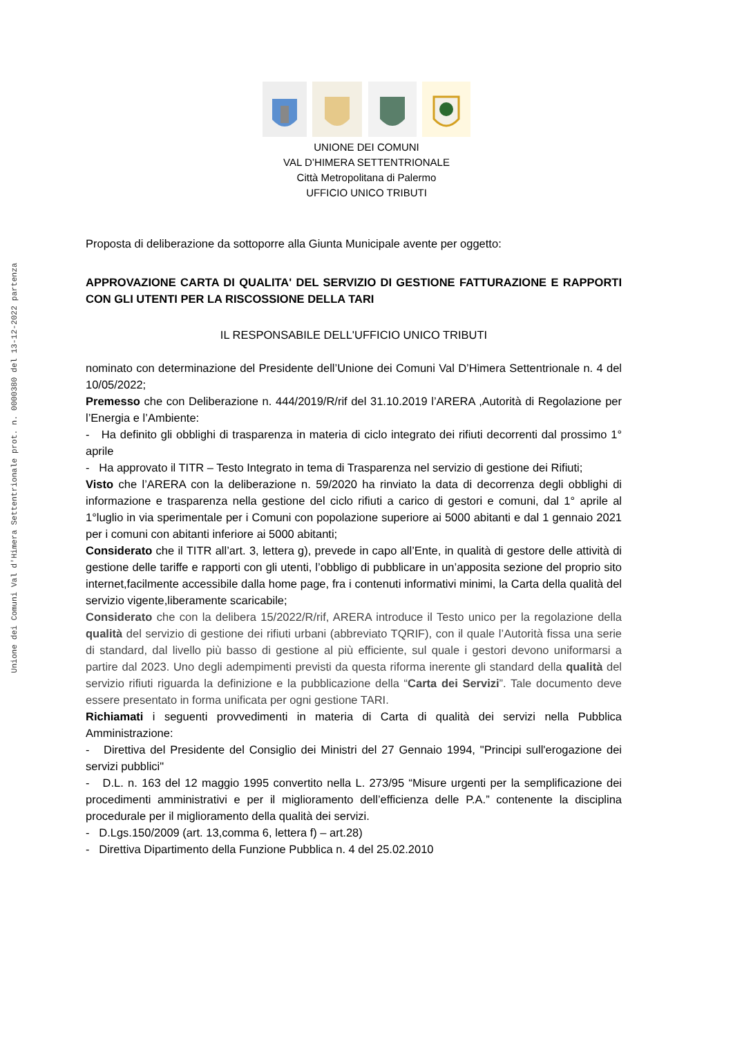Unione dei Comuni Val d'Himera Settentrionale prot. n. 0000380 del 13-12-2022 partenza
UNIONE DEI COMUNI
VAL D’HIMERA SETTENTRIONALE
Città Metropolitana di Palermo
UFFICIO UNICO TRIBUTI
Proposta di deliberazione da sottoporre alla Giunta Municipale avente per oggetto:
APPROVAZIONE CARTA DI QUALITA' DEL SERVIZIO DI GESTIONE FATTURAZIONE E RAPPORTI CON GLI UTENTI PER LA RISCOSSIONE DELLA TARI
IL RESPONSABILE DELL'UFFICIO UNICO TRIBUTI
nominato con determinazione del Presidente dell’Unione dei Comuni Val D’Himera Settentrionale n. 4 del 10/05/2022;
Premesso che con Deliberazione n. 444/2019/R/rif del 31.10.2019 l’ARERA ,Autorità di Regolazione per l’Energia e l’Ambiente:
- Ha definito gli obblighi di trasparenza in materia di ciclo integrato dei rifiuti decorrenti dal prossimo 1° aprile
- Ha approvato il TITR – Testo Integrato in tema di Trasparenza nel servizio di gestione dei Rifiuti;
Visto che l’ARERA con la deliberazione n. 59/2020 ha rinviato la data di decorrenza degli obblighi di informazione e trasparenza nella gestione del ciclo rifiuti a carico di gestori e comuni, dal 1° aprile al 1°luglio in via sperimentale per i Comuni con popolazione superiore ai 5000 abitanti e dal 1 gennaio 2021 per i comuni con abitanti inferiore ai 5000 abitanti;
Considerato che il TITR all’art. 3, lettera g), prevede in capo all’Ente, in qualità di gestore delle attività di gestione delle tariffe e rapporti con gli utenti, l’obbligo di pubblicare in un’apposita sezione del proprio sito internet,facilmente accessibile dalla home page, fra i contenuti informativi minimi, la Carta della qualità del servizio vigente,liberamente scaricabile;
Considerato che con la delibera 15/2022/R/rif, ARERA introduce il Testo unico per la regolazione della qualità del servizio di gestione dei rifiuti urbani (abbreviato TQRIF), con il quale l’Autorità fissa una serie di standard, dal livello più basso di gestione al più efficiente, sul quale i gestori devono uniformarsi a partire dal 2023. Uno degli adempimenti previsti da questa riforma inerente gli standard della qualità del servizio rifiuti riguarda la definizione e la pubblicazione della “Carta dei Servizi”. Tale documento deve essere presentato in forma unificata per ogni gestione TARI.
Richiamati i seguenti provvedimenti in materia di Carta di qualità dei servizi nella Pubblica Amministrazione:
- Direttiva del Presidente del Consiglio dei Ministri del 27 Gennaio 1994, "Principi sull'erogazione dei servizi pubblici"
- D.L. n. 163 del 12 maggio 1995 convertito nella L. 273/95 “Misure urgenti per la semplificazione dei procedimenti amministrativi e per il miglioramento dell’efficienza delle P.A.” contenente la disciplina procedurale per il miglioramento della qualità dei servizi.
- D.Lgs.150/2009 (art. 13,comma 6, lettera f) – art.28)
- Direttiva Dipartimento della Funzione Pubblica n. 4 del 25.02.2010